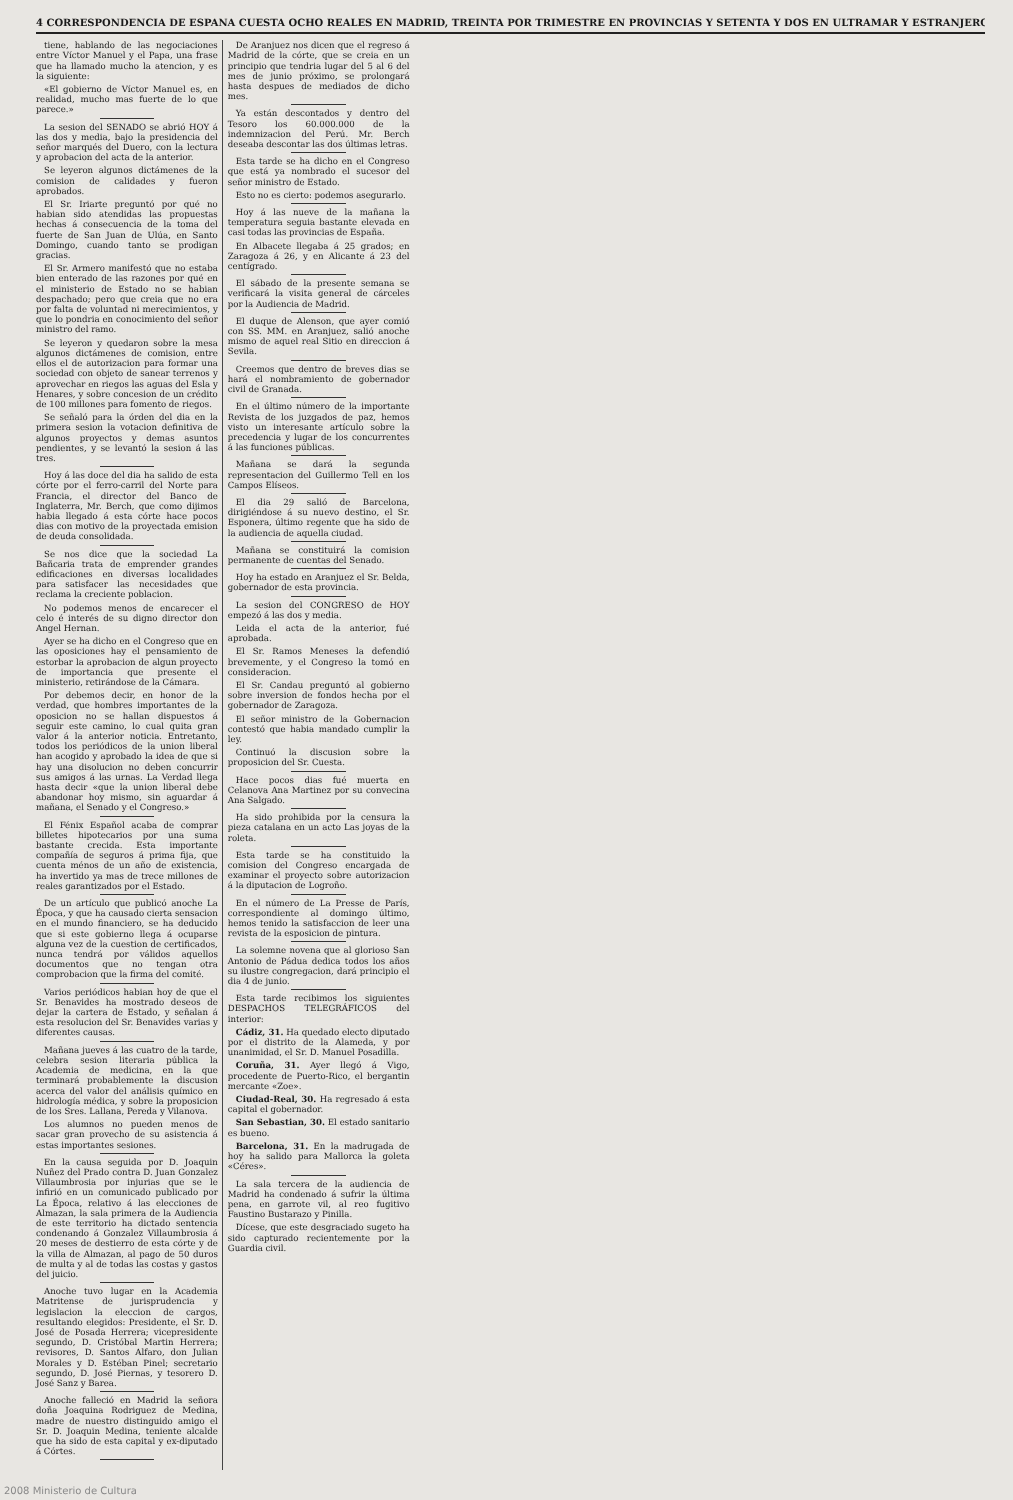4 CORRESPONDENCIA DE ESPAÑA CUESTA OCHO REALES EN MADRID, TREINTA POR TRIMESTRE EN PROVINCIAS Y SETENTA Y DOS EN ULTRAMAR Y ESTRANJERO.
tiene, hablando de las negociaciones entre Víctor Manuel y el Papa, una frase que ha llamado mucho la atencion, y es la siguiente:
«El gobierno de Víctor Manuel es, en realidad, mucho mas fuerte de lo que parece.»
La sesion del SENADO se abrió HOY á las dos y media, bajo la presidencia del señor marqués del Duero, con la lectura y aprobacion del acta de la anterior.
Se leyeron algunos dictámenes de la comision de calidades y fueron aprobados.
El Sr. Iriarte preguntó por qué no habian sido atendidas las propuestas hechas á consecuencia de la toma del fuerte de San Juan de Ulúa, en Santo Domingo, cuando tanto se prodigan gracias.
El Sr. Armero manifestó que no estaba bien enterado de las razones por qué en el ministerio de Estado no se habian despachado; pero que creia que no era por falta de voluntad ni merecimientos, y que lo pondria en conocimiento del señor ministro del ramo.
Se leyeron y quedaron sobre la mesa algunos dictámenes de comision, entre ellos el de autorizacion para formar una sociedad con objeto de sanear terrenos y aprovechar en riegos las aguas del Esla y Henares, y sobre concesion de un crédito de 100 millones para fomento de riegos.
Se señaló para la órden del dia en la primera sesion la votacion definitiva de algunos proyectos y demas asuntos pendientes, y se levantó la sesion á las tres.
Hoy á las doce del dia ha salido de esta córte por el ferro-carril del Norte para Francia, el director del Banco de Inglaterra, Mr. Berch, que como dijimos habia llegado á esta córte hace pocos dias con motivo de la proyectada emision de deuda consolidada.
Se nos dice que la sociedad La Bañcaria trata de emprender grandes edificaciones en diversas localidades para satisfacer las necesidades que reclama la creciente poblacion.
No podemos menos de encarecer el celo é interés de su digno director don Angel Hernan.
Ayer se ha dicho en el Congreso que en las oposiciones hay el pensamiento de estorbar la aprobacion de algun proyecto de importancia que presente el ministerio, retirándose de la Cámara.
Por debemos decir, en honor de la verdad, que hombres importantes de la oposicion no se hallan dispuestos á seguir este camino, lo cual quita gran valor á la anterior noticia. Entretanto, todos los periódicos de la union liberal han acogido y aprobado la idea de que si hay una disolucion no deben concurrir sus amigos á las urnas. La Verdad llega hasta decir «que la union liberal debe abandonar hoy mismo, sin aguardar á mañana, el Senado y el Congreso.»
El Fénix Español acaba de comprar billetes hipotecarios por una suma bastante crecida. Esta importante compañía de seguros á prima fija, que cuenta ménos de un año de existencia, ha invertido ya mas de trece millones de reales garantizados por el Estado.
De un artículo que publicó anoche La Época, y que ha causado cierta sensacion en el mundo financiero, se ha deducido que si este gobierno llega á ocuparse alguna vez de la cuestion de certificados, nunca tendrá por válidos aquellos documentos que no tengan otra comprobacion que la firma del comité.
Varios periódicos habian hoy de que el Sr. Benavides ha mostrado deseos de dejar la cartera de Estado, y señalan á esta resolucion del Sr. Benavides varias y diferentes causas.
Mañana jueves á las cuatro de la tarde, celebra sesion literaria pública la Academia de medicina, en la que terminará probablemente la discusion acerca del valor del análisis químico en hidrología médica, y sobre la proposicion de los Sres. Lallana, Pereda y Vilanova.
Los alumnos no pueden menos de sacar gran provecho de su asistencia á estas importantes sesiones.
En la causa seguida por D. Joaquin Nuñez del Prado contra D. Juan Gonzalez Villaumbrosia por injurias que se le infirió en un comunicado publicado por La Época, relativo á las elecciones de Almazan, la sala primera de la Audiencia de este territorio ha dictado sentencia condenando á Gonzalez Villaumbrosia á 20 meses de destierro de esta córte y de la villa de Almazan, al pago de 50 duros de multa y al de todas las costas y gastos del juicio.
Anoche tuvo lugar en la Academia Matritense de jurisprudencia y legislacion la eleccion de cargos, resultando elegidos: Presidente, el Sr. D. José de Posada Herrera; vicepresidente segundo, D. Cristóbal Martin Herrera; revisores, D. Santos Alfaro, don Julian Morales y D. Estéban Pinel; secretario segundo, D. José Piernas, y tesorero D. José Sanz y Barea.
Anoche falleció en Madrid la señora doña Joaquina Rodriguez de Medina, madre de nuestro distinguido amigo el Sr. D. Joaquin Medina, teniente alcalde que ha sido de esta capital y ex-diputado á Córtes.
De Aranjuez nos dicen que el regreso á Madrid de la córte, que se creia en un principio que tendria lugar del 5 al 6 del mes de junio próximo, se prolongará hasta despues de mediados de dicho mes.
Ya están descontados y dentro del Tesoro los 60.000.000 de la indemnizacion del Perú. Mr. Berch deseaba descontar las dos últimas letras.
Esta tarde se ha dicho en el Congreso que está ya nombrado el sucesor del señor ministro de Estado.
Esto no es cierto: podemos asegurarlo.
Hoy á las nueve de la mañana la temperatura seguia bastante elevada en casi todas las provincias de España.
En Albacete llegaba á 25 grados; en Zaragoza á 26, y en Alicante á 23 del centígrado.
El sábado de la presente semana se verificará la visita general de cárceles por la Audiencia de Madrid.
El duque de Alenson, que ayer comió con SS. MM. en Aranjuez, salió anoche mismo de aquel real Sitio en direccion á Sevila.
Creemos que dentro de breves dias se hará el nombramiento de gobernador civil de Granada.
En el último número de la importante Revista de los juzgados de paz, hemos visto un interesante artículo sobre la precedencia y lugar de los concurrentes á las funciones públicas.
Mañana se dará la segunda representacion del Guillermo Tell en los Campos Elíseos.
El dia 29 salió de Barcelona, dirigiéndose á su nuevo destino, el Sr. Esponera, último regente que ha sido de la audiencia de aquella ciudad.
Mañana se constituirá la comision permanente de cuentas del Senado.
Hoy ha estado en Aranjuez el Sr. Belda, gobernador de esta provincia.
La sesion del CONGRESO de HOY empezó á las dos y media.
Leida el acta de la anterior, fué aprobada.
El Sr. Ramos Meneses la defendió brevemente, y el Congreso la tomó en consideracion.
El Sr. Candau preguntó al gobierno sobre inversion de fondos hecha por el gobernador de Zaragoza.
El señor ministro de la Gobernacion contestó que habia mandado cumplir la ley.
Continuó la discusion sobre la proposicion del Sr. Cuesta.
Hace pocos dias fué muerta en Celanova Ana Martinez por su convecina Ana Salgado.
Ha sido prohibida por la censura la pieza catalana en un acto Las joyas de la roleta.
Esta tarde se ha constituido la comision del Congreso encargada de examinar el proyecto sobre autorizacion á la diputacion de Logroño.
En el número de La Presse de París, correspondiente al domingo último, hemos tenido la satisfaccion de leer una revista de la esposicion de pintura.
La solemne novena que al glorioso San Antonio de Pádua dedica todos los años su ilustre congregacion, dará principio el dia 4 de junio.
Esta tarde recibimos los siguientes DESPACHOS TELEGRÁFICOS del interior:
Cádiz, 31. Ha quedado electo diputado por el distrito de la Alameda, y por unanimidad, el Sr. D. Manuel Posadilla.
Coruña, 31. Ayer llegó á Vigo, procedente de Puerto-Rico, el bergantin mercante «Zoe».
Ciudad-Real, 30. Ha regresado á esta capital el gobernador.
San Sebastian, 30. El estado sanitario es bueno.
Barcelona, 31. En la madrugada de hoy ha salido para Mallorca la goleta «Céres».
La sala tercera de la audiencia de Madrid ha condenado á sufrir la última pena, en garrote vil, al reo fugitivo Faustino Bustarazo y Pinilla.
Dícese, que este desgraciado sugeto ha sido capturado recientemente por la Guardia civil.
2008 Ministerio de Cultura